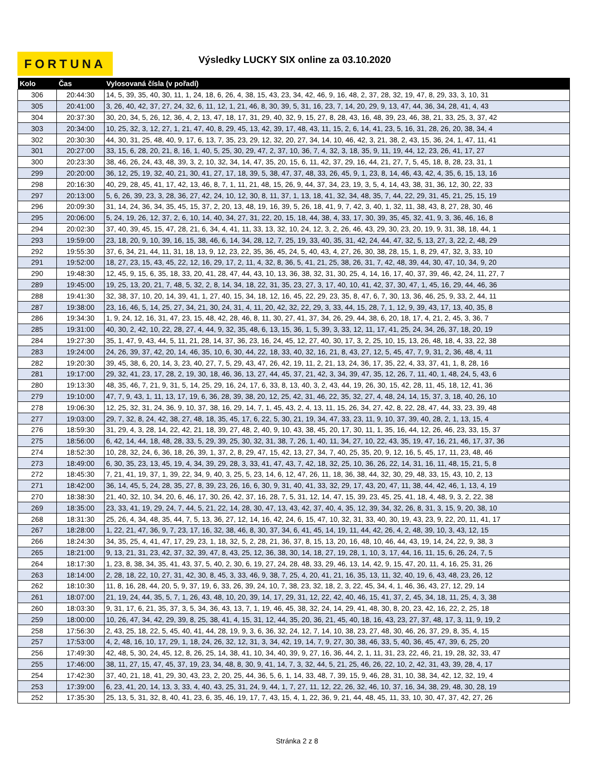FORTUNA Výsledky LUCKY SIX online za 03.10.2020
| Kolo | Čas | Vylosovaná čísla (v pořadí) |
| --- | --- | --- |
| 306 | 20:44:30 | 14, 5, 39, 35, 40, 30, 11, 1, 24, 18, 6, 26, 4, 38, 15, 43, 23, 34, 42, 46, 9, 16, 48, 2, 37, 28, 32, 19, 47, 8, 29, 33, 3, 10, 31 |
| 305 | 20:41:00 | 3, 26, 40, 42, 37, 27, 24, 32, 6, 11, 12, 1, 21, 46, 8, 30, 39, 5, 31, 16, 23, 7, 14, 20, 29, 9, 13, 47, 44, 36, 34, 28, 41, 4, 43 |
| 304 | 20:37:30 | 30, 20, 34, 5, 26, 12, 36, 4, 2, 13, 47, 18, 17, 31, 29, 40, 32, 9, 15, 27, 8, 28, 43, 16, 48, 39, 23, 46, 38, 21, 33, 25, 3, 37, 42 |
| 303 | 20:34:00 | 10, 25, 32, 3, 12, 27, 1, 21, 47, 40, 8, 29, 45, 13, 42, 39, 17, 48, 43, 11, 15, 2, 6, 14, 41, 23, 5, 16, 31, 28, 26, 20, 38, 34, 4 |
| 302 | 20:30:30 | 44, 30, 31, 25, 48, 40, 9, 17, 6, 13, 7, 35, 23, 29, 12, 32, 20, 27, 34, 14, 10, 46, 42, 3, 21, 38, 2, 43, 15, 36, 24, 1, 47, 11, 41 |
| 301 | 20:27:00 | 33, 15, 6, 28, 20, 21, 8, 16, 1, 40, 5, 25, 30, 29, 47, 2, 37, 10, 36, 7, 4, 32, 3, 18, 35, 9, 11, 19, 44, 12, 23, 26, 41, 17, 27 |
| 300 | 20:23:30 | 38, 46, 26, 24, 43, 48, 39, 3, 2, 10, 32, 34, 14, 47, 35, 20, 15, 6, 11, 42, 37, 29, 16, 44, 21, 27, 7, 5, 45, 18, 8, 28, 23, 31, 1 |
| 299 | 20:20:00 | 36, 12, 25, 19, 32, 40, 21, 30, 41, 27, 17, 18, 39, 5, 38, 47, 37, 48, 33, 26, 45, 9, 1, 23, 8, 14, 46, 43, 42, 4, 35, 6, 15, 13, 16 |
| 298 | 20:16:30 | 40, 29, 28, 45, 41, 17, 42, 13, 46, 8, 7, 1, 11, 21, 48, 15, 26, 9, 44, 37, 34, 23, 19, 3, 5, 4, 14, 43, 38, 31, 36, 12, 30, 22, 33 |
| 297 | 20:13:00 | 5, 6, 26, 39, 23, 3, 28, 36, 27, 42, 24, 10, 12, 30, 8, 11, 37, 1, 13, 18, 41, 32, 34, 48, 35, 7, 44, 22, 29, 31, 45, 21, 25, 15, 19 |
| 296 | 20:09:30 | 31, 14, 24, 36, 34, 35, 45, 15, 37, 2, 20, 13, 48, 19, 16, 39, 5, 26, 18, 41, 9, 7, 42, 3, 40, 1, 32, 11, 38, 43, 8, 27, 28, 30, 46 |
| 295 | 20:06:00 | 5, 24, 19, 26, 12, 37, 2, 6, 10, 14, 40, 34, 27, 31, 22, 20, 15, 18, 44, 38, 4, 33, 17, 30, 39, 35, 45, 32, 41, 9, 3, 36, 46, 16, 8 |
| 294 | 20:02:30 | 37, 40, 39, 45, 15, 47, 28, 21, 6, 34, 4, 41, 11, 33, 13, 32, 10, 24, 12, 3, 2, 26, 46, 43, 29, 30, 23, 20, 19, 9, 31, 38, 18, 44, 1 |
| 293 | 19:59:00 | 23, 18, 20, 9, 10, 39, 16, 15, 38, 46, 6, 14, 34, 28, 12, 7, 25, 19, 33, 40, 35, 31, 42, 24, 44, 47, 32, 5, 13, 27, 3, 22, 2, 48, 29 |
| 292 | 19:55:30 | 37, 6, 34, 21, 44, 11, 31, 18, 13, 9, 12, 23, 22, 35, 36, 45, 24, 5, 40, 43, 4, 27, 26, 30, 38, 28, 15, 1, 8, 29, 47, 32, 3, 33, 10 |
| 291 | 19:52:00 | 18, 27, 23, 15, 43, 45, 22, 12, 16, 29, 17, 2, 11, 4, 32, 8, 36, 5, 41, 21, 25, 38, 26, 31, 7, 42, 48, 39, 44, 30, 47, 10, 34, 9, 20 |
| 290 | 19:48:30 | 12, 45, 9, 15, 6, 35, 18, 33, 20, 41, 28, 47, 44, 43, 10, 13, 36, 38, 32, 31, 30, 25, 4, 14, 16, 17, 40, 37, 39, 46, 42, 24, 11, 27, 7 |
| 289 | 19:45:00 | 19, 25, 13, 20, 21, 7, 48, 5, 32, 2, 8, 14, 34, 18, 22, 31, 35, 23, 27, 3, 17, 40, 10, 41, 42, 37, 30, 47, 1, 45, 16, 29, 44, 46, 36 |
| 288 | 19:41:30 | 32, 38, 37, 10, 20, 14, 39, 41, 1, 27, 40, 15, 34, 18, 12, 16, 45, 22, 29, 23, 35, 8, 47, 6, 7, 30, 13, 36, 46, 25, 9, 33, 2, 44, 11 |
| 287 | 19:38:00 | 23, 16, 46, 5, 14, 25, 27, 34, 21, 30, 24, 31, 4, 11, 20, 42, 32, 22, 29, 3, 33, 44, 15, 28, 7, 1, 12, 9, 39, 43, 17, 13, 40, 35, 8 |
| 286 | 19:34:30 | 1, 9, 24, 12, 16, 31, 47, 23, 15, 48, 42, 28, 46, 8, 11, 30, 27, 41, 37, 34, 26, 29, 44, 38, 6, 20, 18, 17, 4, 21, 2, 45, 3, 36, 7 |
| 285 | 19:31:00 | 40, 30, 2, 42, 10, 22, 28, 27, 4, 44, 9, 32, 35, 48, 6, 13, 15, 36, 1, 5, 39, 3, 33, 12, 11, 17, 41, 25, 24, 34, 26, 37, 18, 20, 19 |
| 284 | 19:27:30 | 35, 1, 47, 9, 43, 44, 5, 11, 21, 28, 14, 37, 36, 23, 16, 24, 45, 12, 27, 40, 30, 17, 3, 2, 25, 10, 15, 13, 26, 48, 18, 4, 33, 22, 38 |
| 283 | 19:24:00 | 24, 26, 39, 37, 42, 20, 14, 46, 35, 10, 6, 30, 44, 22, 18, 33, 40, 32, 16, 21, 8, 43, 27, 12, 5, 45, 47, 7, 9, 31, 2, 36, 48, 4, 11 |
| 282 | 19:20:30 | 39, 45, 38, 6, 20, 14, 3, 23, 40, 27, 7, 5, 29, 43, 47, 26, 42, 19, 11, 2, 21, 13, 24, 36, 17, 35, 22, 4, 33, 37, 41, 1, 8, 28, 16 |
| 281 | 19:17:00 | 29, 32, 41, 23, 17, 28, 2, 19, 30, 18, 46, 36, 13, 27, 44, 45, 37, 21, 42, 3, 34, 39, 47, 35, 12, 26, 7, 11, 40, 1, 48, 24, 5, 43, 6 |
| 280 | 19:13:30 | 48, 35, 46, 7, 21, 9, 31, 5, 14, 25, 29, 16, 24, 17, 6, 33, 8, 13, 40, 3, 2, 43, 44, 19, 26, 30, 15, 42, 28, 11, 45, 18, 12, 41, 36 |
| 279 | 19:10:00 | 47, 7, 9, 43, 1, 11, 13, 17, 19, 6, 36, 28, 39, 38, 20, 12, 25, 42, 31, 46, 22, 35, 32, 27, 4, 48, 24, 14, 15, 37, 3, 18, 40, 26, 10 |
| 278 | 19:06:30 | 12, 25, 32, 31, 24, 36, 9, 10, 37, 38, 16, 29, 14, 7, 1, 45, 43, 2, 4, 13, 11, 15, 26, 34, 27, 42, 8, 22, 28, 47, 44, 33, 23, 39, 48 |
| 277 | 19:03:00 | 29, 7, 32, 8, 24, 42, 38, 27, 48, 18, 35, 45, 17, 6, 22, 5, 30, 21, 19, 34, 47, 33, 23, 11, 9, 10, 37, 39, 40, 28, 2, 1, 13, 15, 4 |
| 276 | 18:59:30 | 31, 29, 4, 3, 28, 14, 22, 42, 21, 18, 39, 27, 48, 2, 40, 9, 10, 43, 38, 45, 20, 17, 30, 11, 1, 35, 16, 44, 12, 26, 46, 23, 33, 15, 37 |
| 275 | 18:56:00 | 6, 42, 14, 44, 18, 48, 28, 33, 5, 29, 39, 25, 30, 32, 31, 38, 7, 26, 1, 40, 11, 34, 27, 10, 22, 43, 35, 19, 47, 16, 21, 46, 17, 37, 36 |
| 274 | 18:52:30 | 10, 28, 32, 24, 6, 36, 18, 26, 39, 1, 37, 2, 8, 29, 47, 15, 42, 13, 27, 34, 7, 40, 25, 35, 20, 9, 12, 16, 5, 45, 17, 11, 23, 48, 46 |
| 273 | 18:49:00 | 6, 30, 35, 23, 13, 45, 19, 4, 34, 39, 29, 28, 3, 33, 41, 47, 43, 7, 42, 18, 32, 25, 10, 36, 26, 22, 14, 31, 16, 11, 48, 15, 21, 5, 8 |
| 272 | 18:45:30 | 7, 21, 41, 19, 37, 1, 39, 22, 34, 9, 40, 3, 25, 5, 23, 14, 6, 12, 47, 26, 11, 18, 36, 38, 44, 32, 30, 29, 48, 33, 15, 43, 10, 2, 13 |
| 271 | 18:42:00 | 36, 14, 45, 5, 24, 28, 35, 27, 8, 39, 23, 26, 16, 6, 30, 9, 31, 40, 41, 33, 32, 29, 17, 43, 20, 47, 11, 38, 44, 42, 46, 1, 13, 4, 19 |
| 270 | 18:38:30 | 21, 40, 32, 10, 34, 20, 6, 46, 17, 30, 26, 42, 37, 16, 28, 7, 5, 31, 12, 14, 47, 15, 39, 23, 45, 25, 41, 18, 4, 48, 9, 3, 2, 22, 38 |
| 269 | 18:35:00 | 23, 33, 41, 19, 29, 24, 7, 44, 5, 21, 22, 14, 28, 30, 47, 13, 43, 42, 37, 40, 4, 35, 12, 39, 34, 32, 26, 8, 31, 3, 15, 9, 20, 38, 10 |
| 268 | 18:31:30 | 25, 26, 4, 34, 48, 35, 44, 7, 5, 13, 36, 27, 12, 14, 16, 42, 24, 6, 15, 47, 10, 32, 31, 33, 40, 30, 19, 43, 23, 9, 22, 20, 11, 41, 17 |
| 267 | 18:28:00 | 1, 22, 21, 47, 36, 9, 7, 23, 17, 16, 32, 38, 46, 8, 30, 37, 34, 6, 41, 45, 14, 19, 11, 44, 42, 26, 4, 2, 48, 39, 10, 3, 43, 12, 15 |
| 266 | 18:24:30 | 34, 35, 25, 4, 41, 47, 17, 29, 23, 1, 18, 32, 5, 2, 28, 21, 36, 37, 8, 15, 13, 20, 16, 48, 10, 46, 44, 43, 19, 14, 24, 22, 9, 38, 3 |
| 265 | 18:21:00 | 9, 13, 21, 31, 23, 42, 37, 32, 39, 47, 8, 43, 25, 12, 36, 38, 30, 14, 18, 27, 19, 28, 1, 10, 3, 17, 44, 16, 11, 15, 6, 26, 24, 7, 5 |
| 264 | 18:17:30 | 1, 23, 8, 38, 34, 35, 41, 43, 37, 5, 40, 2, 30, 6, 19, 27, 24, 28, 48, 33, 29, 46, 13, 14, 42, 9, 15, 47, 20, 11, 4, 16, 25, 31, 26 |
| 263 | 18:14:00 | 2, 28, 18, 22, 10, 27, 31, 42, 30, 8, 45, 3, 33, 46, 9, 38, 7, 25, 4, 20, 41, 21, 16, 35, 13, 11, 32, 40, 19, 6, 43, 48, 23, 26, 12 |
| 262 | 18:10:30 | 11, 8, 16, 28, 44, 20, 5, 9, 37, 19, 6, 33, 26, 39, 24, 10, 7, 38, 23, 32, 18, 2, 3, 22, 45, 34, 4, 1, 46, 36, 43, 27, 12, 29, 14 |
| 261 | 18:07:00 | 21, 19, 24, 44, 35, 5, 7, 1, 26, 43, 48, 10, 20, 39, 14, 17, 29, 31, 12, 22, 42, 40, 46, 15, 41, 37, 2, 45, 34, 18, 11, 25, 4, 3, 38 |
| 260 | 18:03:30 | 9, 31, 17, 6, 21, 35, 37, 3, 5, 34, 36, 43, 13, 7, 1, 19, 46, 45, 38, 32, 24, 14, 29, 41, 48, 30, 8, 20, 23, 42, 16, 22, 2, 25, 18 |
| 259 | 18:00:00 | 10, 26, 47, 34, 42, 29, 39, 8, 25, 38, 41, 4, 15, 31, 12, 44, 35, 20, 36, 21, 45, 40, 18, 16, 43, 23, 27, 37, 48, 17, 3, 11, 9, 19, 2 |
| 258 | 17:56:30 | 2, 43, 25, 18, 22, 5, 45, 40, 41, 44, 28, 19, 9, 3, 6, 36, 32, 24, 12, 7, 14, 10, 38, 23, 27, 48, 30, 46, 26, 37, 29, 8, 35, 4, 15 |
| 257 | 17:53:00 | 4, 2, 48, 16, 10, 17, 29, 1, 18, 24, 26, 32, 12, 31, 3, 34, 42, 19, 14, 7, 9, 27, 30, 38, 46, 33, 5, 40, 36, 45, 47, 39, 6, 25, 20 |
| 256 | 17:49:30 | 42, 48, 5, 30, 24, 45, 12, 8, 26, 25, 14, 38, 41, 10, 34, 40, 39, 9, 27, 16, 36, 44, 2, 1, 11, 31, 23, 22, 46, 21, 19, 28, 32, 33, 47 |
| 255 | 17:46:00 | 38, 11, 27, 15, 47, 45, 37, 19, 23, 34, 48, 8, 30, 9, 41, 14, 7, 3, 32, 44, 5, 21, 25, 46, 26, 22, 10, 2, 42, 31, 43, 39, 28, 4, 17 |
| 254 | 17:42:30 | 37, 40, 21, 18, 41, 29, 30, 43, 23, 2, 20, 25, 44, 36, 5, 6, 1, 14, 33, 48, 7, 39, 15, 9, 46, 28, 31, 10, 38, 34, 42, 12, 32, 19, 4 |
| 253 | 17:39:00 | 6, 23, 41, 20, 14, 13, 3, 33, 4, 40, 43, 25, 31, 24, 9, 44, 1, 7, 27, 11, 12, 22, 26, 32, 46, 10, 37, 16, 34, 38, 29, 48, 30, 28, 19 |
| 252 | 17:35:30 | 25, 13, 5, 31, 32, 8, 40, 41, 23, 6, 35, 46, 19, 17, 7, 43, 15, 4, 1, 22, 36, 9, 21, 44, 48, 45, 11, 33, 10, 30, 47, 37, 42, 27, 26 |
Stránka 2 z 8